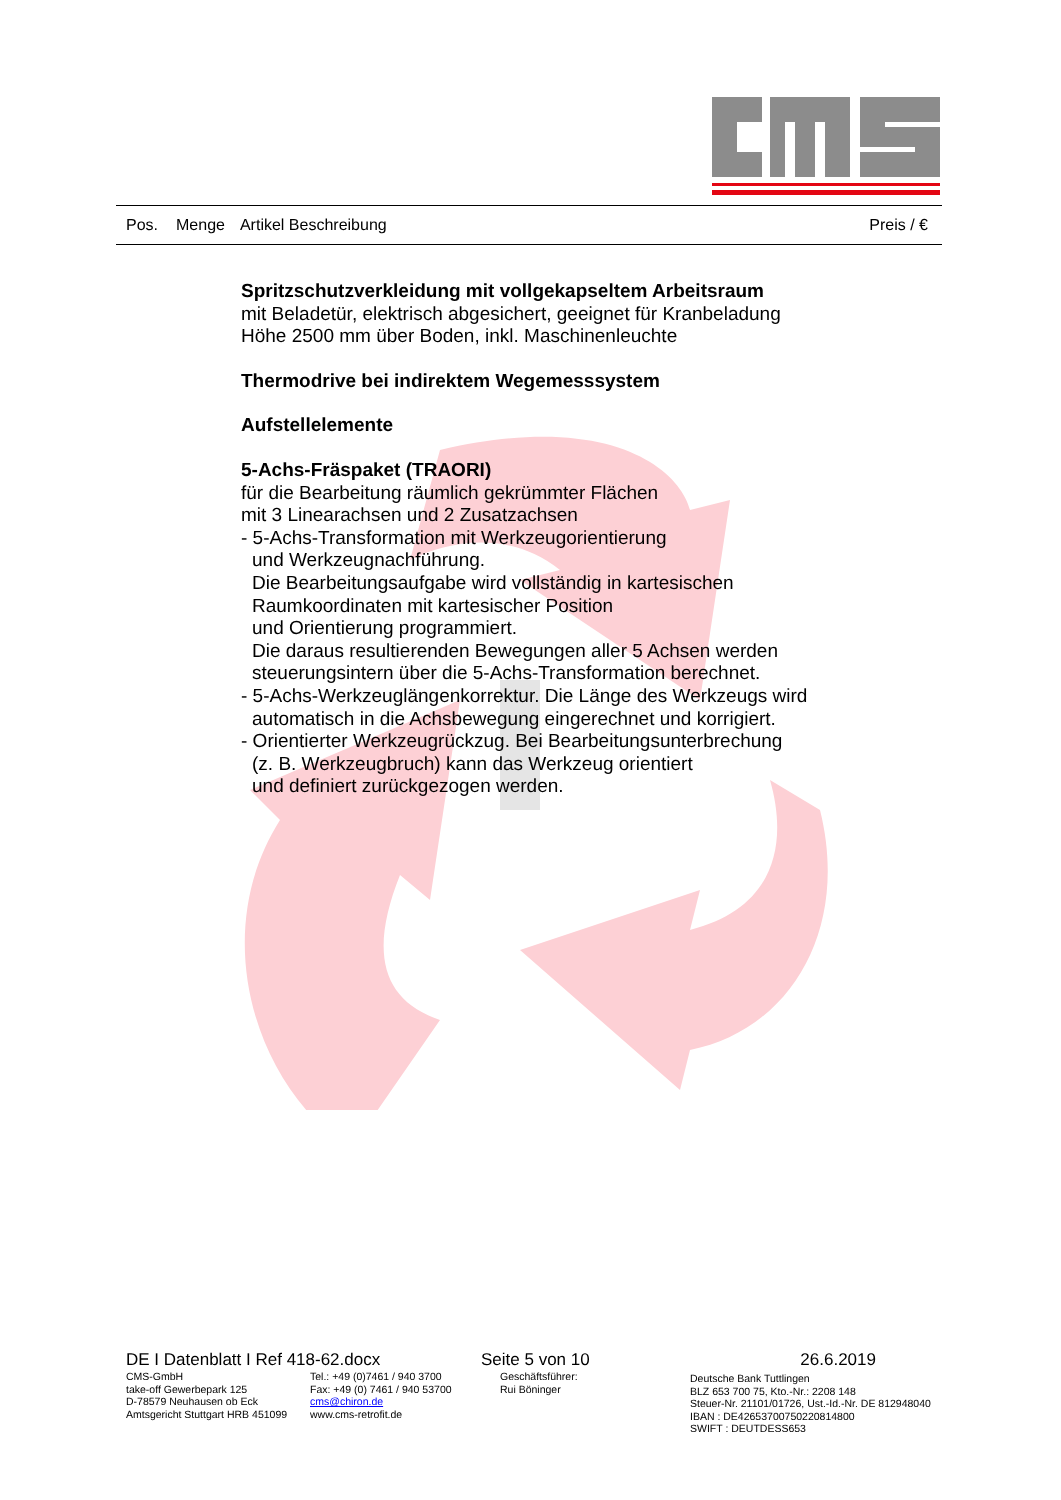Pos. Menge Artikel Beschreibung Preis / €
Spritzschutzverkleidung mit vollgekapseltem Arbeitsraum
mit Beladetür, elektrisch abgesichert, geeignet für Kranbeladung
Höhe 2500 mm über Boden, inkl. Maschinenleuchte
Thermodrive bei indirektem Wegemesssystem
Aufstellelemente
5-Achs-Fräspaket (TRAORI)
für die Bearbeitung räumlich gekrümmter Flächen
mit 3 Linearachsen und 2 Zusatzachsen
- 5-Achs-Transformation mit Werkzeugorientierung
und Werkzeugnachführung.
Die Bearbeitungsaufgabe wird vollständig in kartesischen
Raumkoordinaten mit kartesischer Position
und Orientierung programmiert.
Die daraus resultierenden Bewegungen aller 5 Achsen werden
steuerungsintern über die 5-Achs-Transformation berechnet.
- 5-Achs-Werkzeuglängenkorrektur. Die Länge des Werkzeugs wird
automatisch in die Achsbewegung eingerechnet und korrigiert.
- Orientierter Werkzeugrückzug. Bei Bearbeitungsunterbrechung
(z. B. Werkzeugbruch) kann das Werkzeug orientiert
und definiert zurückgezogen werden.
DE I Datenblatt I Ref 418-62.docx Seite 5 von 10 26.6.2019
CMS-GmbH
take-off Gewerbepark 125
D-78579 Neuhausen ob Eck
Amtsgericht Stuttgart HRB 451099
Tel.: +49 (0)7461 / 940 3700
Fax: +49 (0) 7461 / 940 53700
cms@chiron.de
www.cms-retrofit.de
Geschäftsführer:
Rui Böninger
Deutsche Bank Tuttlingen
BLZ 653 700 75, Kto.-Nr.: 2208 148
Steuer-Nr. 21101/01726, Ust.-Id.-Nr. DE 812948040
IBAN : DE42653700750220814800
SWIFT : DEUTDESS653